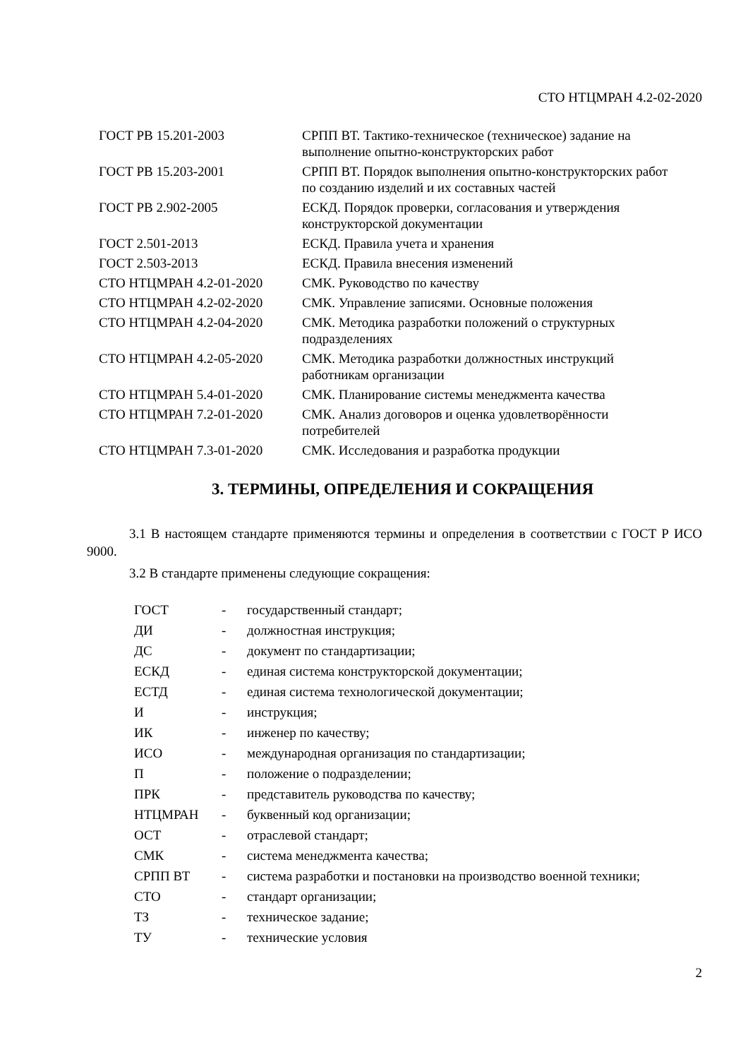СТО НТЦМРАН 4.2-02-2020
| ГОСТ РВ 15.201-2003 | СРПП ВТ. Тактико-техническое (техническое) задание на выполнение опытно-конструкторских работ |
| ГОСТ РВ 15.203-2001 | СРПП ВТ. Порядок выполнения опытно-конструкторских работ по созданию изделий и их составных частей |
| ГОСТ РВ 2.902-2005 | ЕСКД. Порядок проверки, согласования и утверждения конструкторской документации |
| ГОСТ 2.501-2013 | ЕСКД. Правила учета и хранения |
| ГОСТ 2.503-2013 | ЕСКД. Правила внесения изменений |
| СТО НТЦМРАН 4.2-01-2020 | СМК. Руководство по качеству |
| СТО НТЦМРАН 4.2-02-2020 | СМК. Управление записями. Основные положения |
| СТО НТЦМРАН 4.2-04-2020 | СМК. Методика разработки положений о структурных подразделениях |
| СТО НТЦМРАН 4.2-05-2020 | СМК. Методика разработки должностных инструкций работникам организации |
| СТО НТЦМРАН 5.4-01-2020 | СМК. Планирование системы менеджмента качества |
| СТО НТЦМРАН 7.2-01-2020 | СМК. Анализ договоров и оценка удовлетворённости потребителей |
| СТО НТЦМРАН 7.3-01-2020 | СМК. Исследования и разработка продукции |
3. ТЕРМИНЫ, ОПРЕДЕЛЕНИЯ И СОКРАЩЕНИЯ
3.1 В настоящем стандарте применяются термины и определения в соответствии с ГОСТ Р ИСО 9000.
3.2 В стандарте применены следующие сокращения:
| ГОСТ | - | государственный стандарт; |
| ДИ | - | должностная инструкция; |
| ДС | - | документ по стандартизации; |
| ЕСКД | - | единая система конструкторской документации; |
| ЕСТД | - | единая система технологической документации; |
| И | - | инструкция; |
| ИК | - | инженер по качеству; |
| ИСО | - | международная организация по стандартизации; |
| П | - | положение о подразделении; |
| ПРК | - | представитель руководства по качеству; |
| НТЦМРАН | - | буквенный код организации; |
| ОСТ | - | отраслевой стандарт; |
| СМК | - | система менеджмента качества; |
| СРПП ВТ | - | система разработки и постановки на производство военной техники; |
| СТО | - | стандарт организации; |
| ТЗ | - | техническое задание; |
| ТУ | - | технические условия |
2